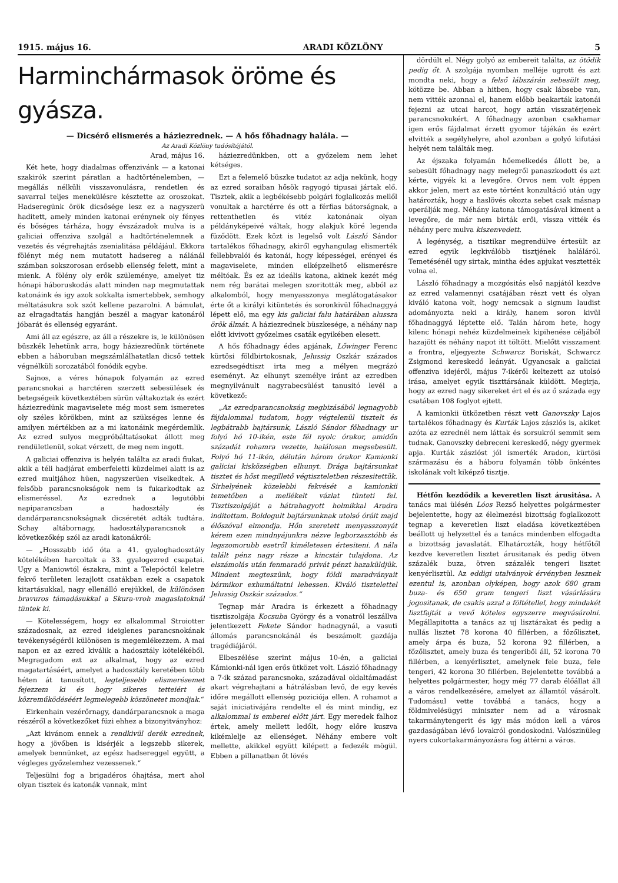1915. május 16. ARADI KÖZLÖNY 5
Harminchármasok öröme és gyásza.
— Dicsérő elismerés a háziezrednek. — A hős főhadnagy halála. —
Az Aradi Közlöny tudósítójától.
Arad, május 16.
Két hete, hogy diadalmas offenzivánk — a katonai szakirók szerint páratlan a hadtörténelemben, — megállás nélküli visszavonulásra, rendetlen és savarral teljes menekülésre késztette az oroszokat. Hadseregünk örök dicsősége lesz ez a nagyszerü haditett, amely minden katonai erénynek oly fényes és bőséges tárháza, hogy évszázadok mulva is a galiciai offenziva szolgál a hadtörténelemnek a vezetés és végrehajtás zsenialitása példájául. Ekkora fölényt még nem mutatott hadsereg a nálánál számban sokszorosan erősebb ellenség felett, mint a mienk. A fölény oly erők szüleménye, amelyet tiz hónapi háboruskodás alatt minden nap megmutattak katonáink és igy azok sokkalta ismertebbek, semhogy méltatásukra sok szót kellene pazarolni. A bámulat, az elragadtatás hangján beszél a magyar katonáról jóbarát és ellenség egyaránt.
Ami áll az egészre, az áll a részekre is, le különösen büszkék lehetünk arra, hogy háziezredünk története ebben a háboruban megszámlálhatatlan dicső tettek végnélküli sorozatából fonódik egybe.
Sajnos, a véres hónapok folyamán az ezred parancsnokai a harctéren szerzett sebesülések és betegségeik következtében sürün váltakoztak és ezért háziezredünk magaviselete még most sem ismeretes oly széles körökben, mint az szükséges lenne és amilyen mértékben az a mi katonáink megérdemlik. Az ezred sulyos megpróbáltatásokat állott meg rendületlenül, sokat vérzett, de meg nem ingott.
A galiciai offenziva is helyén találta az aradi fiukat, akik a téli hadjárat emberfeletti küzdelmei alatt is az ezred multjához hüen, nagyszerüen viselkedtek. A felsőbb parancsnokságok nem is fukarkodtak az elismeréssel. Az ezrednek a legutóbbi napiparancsban a hadosztály és dandárparancsnokságnak dicséretét adták tudtára. Schay altábornagy, hadosztályparancsnok a következőkép szól az aradi katonákról:
— „Hosszabb idő óta a 41. gyaloghadosztály kötelékében harcoltak a 33. gyalogezred csapatai. Ugy a Maniowtól északra, mint a Telepóctól keletre fekvő területen lezajlott csatákban ezek a csapatok kitartásukkal, nagy ellenálló erejükkel, de különösen bravuros támadásukkal a Skura-vroh magaslatoknál tüntek ki.
— Kötelességem, hogy ez alkalommal Stroiotter századosnak, az ezred ideiglenes parancsnokának tevékenységéről különösen is megemlékezzem. A mai napon ez az ezred kiválik a hadosztály kötelékéből. Megragadom ezt az alkalmat, hogy az ezred magatartásáért, amelyet a hadosztály keretében több héten át tanusított, legteljesebb elismerésemet fejezzem ki és hogy sikeres tetteiért és közreműködéséért legmelegebb köszönetet mondjak.“
Eirkenhain vezérőrnagy, dandárparancsnok a maga részéről a következőket füzi ehhez a bizonyitványhoz:
„Azt kivánom ennek a rendkivül derék ezrednek, hogy a jövőben is kisérjék a legszebb sikerek, amelyek bennünket, az egész hadsereggel együtt, a végleges győzelemhez vezessenek.“
Teljesülni fog a brigadéros óhajtása, mert ahol olyan tisztek és katonák vannak, mint
háziezredünkben, ott a győzelem nem lehet kétséges.
Ezt a felemelő büszke tudatot az adja nekünk, hogy az ezred soraiban hősök ragyogó tipusai jártak elő. Tisztek, akik a legbékésebb polgári foglalkozás mellől vonultak a harctérre és ott a férfias bátorságnak, a rettenthetlen és vitéz katonának olyan példányképeivé váltak, hogy alakjuk köré legenda füződött. Ezek közt is legelső volt László Sándor tartalékos főhadnagy, akiről egyhangulag elismerték fellebbvalói és katonái, hogy képességei, erényei és magaviselete, minden elképzelhető elismerésre méltóak. És ez az ideális katona, akinek kezét még nem rég barátai melegen szoritották meg, abból az alkalomból, hogy menyasszonya meglátogatásakor érte őt a királyi kitüntetés és soronkivül főhadnaggyá lépett elő, ma egy kis galiciai falu határában alussza örök álmát. A háziezrednek büszkesége, a néhány nap előtt kivivott győzelmes csaták egyikében elesett.
A hős főhadnagy édes apjának, Lőwinger Ferenc kürtösi földbirtokosnak, Jelussig Oszkár százados ezredsegédtiszt irta meg a mélyen megrázó eseményt. Az elhunyt személye iránt az ezredben megnyilvánult nagyrabecsülést tanusitó levél a következő:
„Az ezredparancsnokság megbizásából legnagyobb fájdalommal tudatom, hogy végtelenül tisztelt és legbátrabb bajtársunk, László Sándor főhadnagy ur folyó hó 10-ikén, este fél nyolc órakor, amidőn századát rohamra vezette, halálosan megsebesült. Folyó hó 11-ikén, délután három órakor Kamionki galiciai kisközségben elhunyt. Drága bajtársunkat tisztet és hőst megillető végtiszteletben részesitettük. Sirhelyének közelebbi fekvését a kamionkii temetőben a mellékelt vázlat tünteti fel. Tisztiszolgáját a hátrahagyott holmikkal Aradra inditottam. Boldogult bajtársunknak utolsó óráit majd élőszóval elmondja. Hőn szeretett menyasszonyát kérem ezen mindnyájunkra nézve legborzasztóbb és legszomorubb esetről kiméletesen értesiteni. A nála talált pénz nagy része a kincstár tulajdona. Az elszámolás után fenmaradó privát pénzt hazaküldjük. Mindent megteszünk, hogy földi maradványait bármikor exhumáltatni lehessen. Kiváló tisztelettel Jelussig Oszkár százados.“
Tegnap már Aradra is érkezett a főhadnagy tisztiszolgája Kocsuba György és a vonatról leszállva jelentkezett Fekete Sándor hadnagynál, a vasuti állomás parancsnokánál és beszámolt gazdája tragédiájáról.
Elbeszélése szerint május 10-én, a galiciai Kámionki-nál igen erős ütközet volt. László főhadnagy a 7-ik század parancsnoka, századával oldaltámadást akart végrehajtani a hátrálásban levő, de egy kevés időre megállott ellenség poziciója ellen. A rohamot a saját iniciativájára rendelte el és mint mindig, ez alkalommal is emberei előtt járt. Egy meredek falhoz értek, amely mellett ledőlt, hogy előre kuszva kikémlelje az ellenséget. Néhány embere volt mellette, akikkel együtt kilépett a fedezék mögül. Ebben a pillanatban őt lövés
dördült el. Négy golyó az embereit találta, az ötödik pedig őt. A szolgája nyomban melléje ugrott és azt mondta neki, hogy a felső lábszárán sebesült meg, kötözze be. Abban a hitben, hogy csak lábsebe van, nem vitték azonnal el, hanem előbb beakarták katonái fejezni az utcai harcot, hogy aztán visszatérjenek parancsnokukért. A főhadnagy azonban csakhamar igen erős fájdalmat érzett gyomor tájékán és ezért elvitték a segélyhelyre, ahol azonban a golyó kifutási helyét nem találták meg.
Az éjszaka folyamán hőemelkedés állott be, a sebesült főhadnagy nagy melegről panaszkodott és azt kérte, vigyék ki a levegőre. Orvos nem volt éppen akkor jelen, mert az este történt konzultáció után ugy határozták, hogy a haslövés okozta sebet csak másnap operálják meg. Néhány katona támogatásával kiment a levegőre, de már nem birták erői, vissza vitték és néhány perc mulva kiszenvedett.
A legénység, a tisztikar megrendülve értesült az ezred egyik legkiválóbb tisztjének haláláról. Temetésénél ugy sirtak, mintha édes apjukat vesztették volna el.
László főhadnagy a mozgósitás első napjától kezdve az ezred valamennyi csatájában részt vett és olyan kiváló katona volt, hogy nemcsak a signum laudist adományozta neki a király, hanem soron kivül főhadnaggyá léptette elő. Talán három hete, hogy kilenc hónapi nehéz küzdelmeinek kipihenése céljából hazajött és néhány napot itt töltött. Mielőtt visszament a frontra, eljegyezte Schwarcz Boriskát, Schwarcz Zsigmond kereskedő leányát. Ugyancsak a galiciai offenziva idejéről, május 7-ikéről keltezett az utolsó irása, amelyet egyik tiszttársának küldött. Megirja, hogy az ezred nagy sikereket ért el és az ő százada egy csatában 108 foglyot ejtett.
A kamionkii ütközetben részt vett Ganovszky Lajos tartalékos főhadnagy és Kurták Lajos zászlós is, akiket azóta az ezrednél nem láttak és sorsukról semmit sem tudnak. Ganovszky debreceni kereskedő, négy gyermek apja. Kurták zászlóst jól ismerték Aradon, kürtösi származásu és a háboru folyamán több önkéntes iskolának volt kiképző tisztje.
Hétfőn kezdődik a keveretlen liszt árusitása. A tanács mai ülésén Lóos Rezső helyettes polgármester bejelentette, hogy az élelmezési bizottság foglalkozott tegnap a keveretlen liszt eladása következtében beállott uj helyzettel és a tanács mindenben elfogadta a bizottság javaslatát. Elhatározták, hogy hétfőtől kezdve keveretlen lisztet árusitanak és pedig ötven százalék buza, ötven százalék tengeri lisztet kenyérlisztül. Az eddigi utalványok érvényben lesznek ezentul is, azonban olyképen, hogy azok 680 gram buza- és 650 gram tengeri liszt vásárlására jogositanak, de csakis azzal a föltétellel, hogy mindakét lisztfajtát a vevő köteles egyszerre megvásárolni. Megállapitotta a tanács az uj lisztárakat és pedig a nullás lisztet 78 korona 40 fillérben, a főzőlisztet, amely árpa és buza, 52 korona 92 fillérben, a főzőlisztet, amely buza és tengeriből áll, 52 korona 70 fillérben, a kenyérlisztet, amelynek fele buza, fele tengeri, 42 korona 30 fillérben. Bejelentette továbbá a helyettes polgármester, hogy még 77 darab élőállat áll a város rendelkezésére, amelyet az államtól vásárolt. Tudomásul vette továbbá a tanács, hogy a földmivelésügyi miniszter nem ad a városnak takarmánytengerit és igy más módon kell a város gazdaságában lévő lovakról gondoskodni. Valószinüleg nyers cukortakarmányozásra fog áttérni a város.